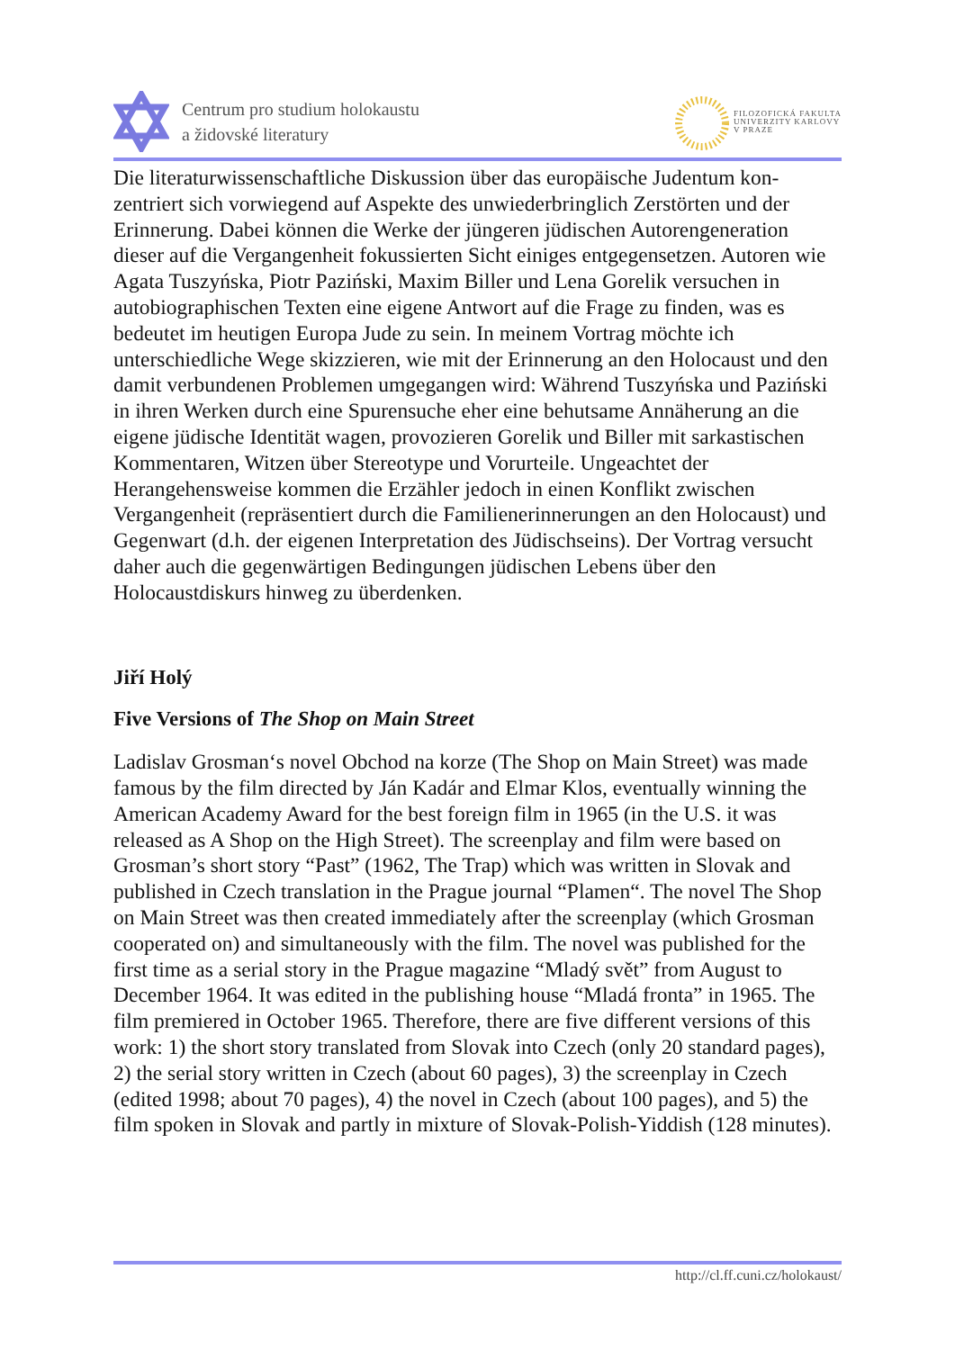Centrum pro studium holokaustu
a židovské literatury
FILOZOFICKÁ FAKULTA
UNIVERZITY KARLOVY
V PRAZE
Die literaturwissenschaftliche Diskussion über das europäische Judentum kon-zentriert sich vorwiegend auf Aspekte des unwiederbringlich Zerstörten und der Erinnerung. Dabei können die Werke der jüngeren jüdischen Autorengeneration dieser auf die Vergangenheit fokussierten Sicht einiges entgegensetzen. Autoren wie Agata Tuszyńska, Piotr Paziński, Maxim Biller und Lena Gorelik versuchen in autobiographischen Texten eine eigene Antwort auf die Frage zu finden, was es bedeutet im heutigen Europa Jude zu sein. In meinem Vortrag möchte ich unterschiedliche Wege skizzieren, wie mit der Erinnerung an den Holocaust und den damit verbundenen Problemen umgegangen wird: Während Tuszyńska und Paziński in ihren Werken durch eine Spurensuche eher eine behutsame Annäherung an die eigene jüdische Identität wagen, provozieren Gorelik und Biller mit sarkastischen Kommentaren, Witzen über Stereotype und Vorurteile. Ungeachtet der Herangehensweise kommen die Erzähler jedoch in einen Konflikt zwischen Vergangenheit (repräsentiert durch die Familienerinnerungen an den Holocaust) und Gegenwart (d.h. der eigenen Interpretation des Jüdischseins). Der Vortrag versucht daher auch die gegenwärtigen Bedingungen jüdischen Lebens über den Holocaustdiskurs hinweg zu überdenken.
Jiří Holý
Five Versions of The Shop on Main Street
Ladislav Grosman‘s novel Obchod na korze (The Shop on Main Street) was made famous by the film directed by Ján Kadár and Elmar Klos, eventually winning the American Academy Award for the best foreign film in 1965 (in the U.S. it was released as A Shop on the High Street). The screenplay and film were based on Grosman’s short story “Past” (1962, The Trap) which was written in Slovak and published in Czech translation in the Prague journal “Plamen“. The novel The Shop on Main Street was then created immediately after the screenplay (which Grosman cooperated on) and simultaneously with the film. The novel was published for the first time as a serial story in the Prague magazine “Mladý svět” from August to December 1964. It was edited in the publishing house “Mladá fronta” in 1965. The film premiered in October 1965. Therefore, there are five different versions of this work: 1) the short story translated from Slovak into Czech (only 20 standard pages), 2) the serial story written in Czech (about 60 pages), 3) the screenplay in Czech (edited 1998; about 70 pages), 4) the novel in Czech (about 100 pages), and 5) the film spoken in Slovak and partly in mixture of Slovak-Polish-Yiddish (128 minutes).
http://cl.ff.cuni.cz/holokaust/